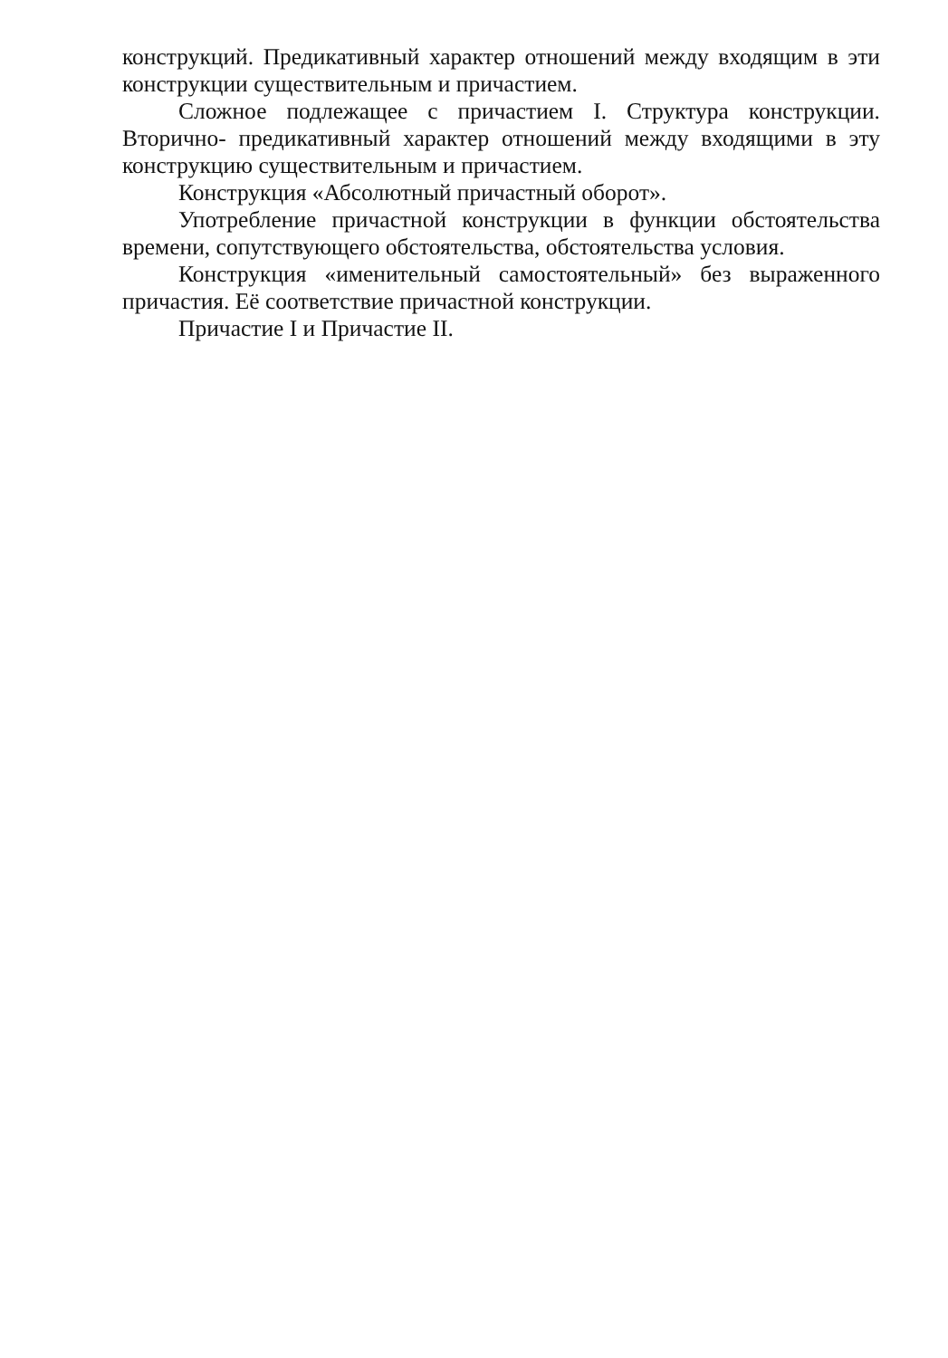конструкций. Предикативный характер отношений между входящим в эти конструкции существительным и причастием.
Сложное подлежащее с причастием I. Структура конструкции. Вторично- предикативный характер отношений между входящими в эту конструкцию существительным и причастием.
Конструкция «Абсолютный причастный оборот».
Употребление причастной конструкции в функции обстоятельства времени, сопутствующего обстоятельства, обстоятельства условия.
Конструкция «именительный самостоятельный» без выраженного причастия. Её соответствие причастной конструкции.
Причастие I и Причастие II.